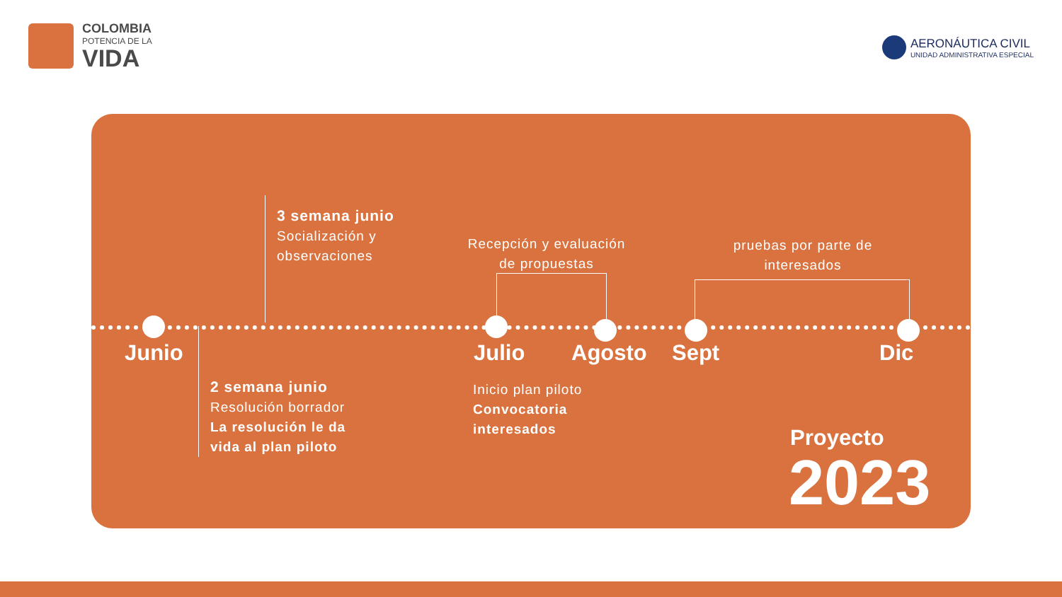COLOMBIA
POTENCIA DE LA
VIDA
AERONÁUTICA CIVIL
UNIDAD ADMINISTRATIVA ESPECIAL
3 semana junio
Socialización y
observaciones
Recepción y evaluación de propuestas
pruebas por parte de interesados
Junio Julio Agosto Sept Dic
2 semana junio
Resolución borrador
La resolución le da
vida al plan piloto
Inicio plan piloto
Convocatoria
interesados
Proyecto
2023